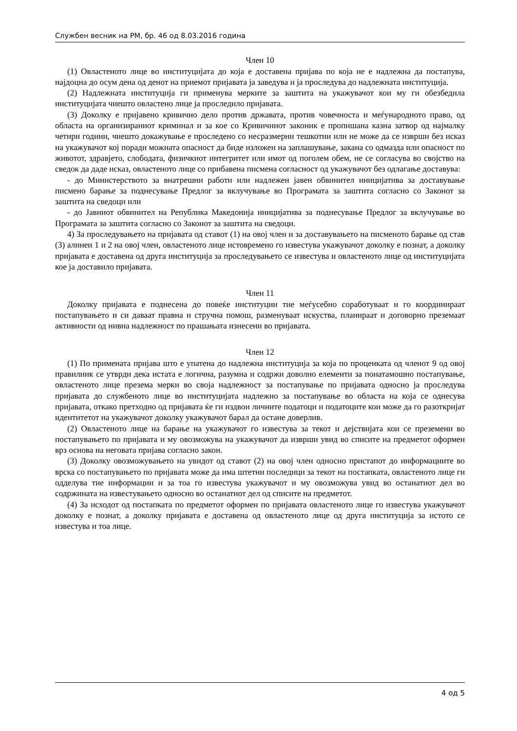Службен весник на РМ, бр. 46 од 8.03.2016 година
Член 10
(1) Овластеното лице во институцијата до која е доставена пријава по која не е надлежна да постапува, најдоцна до осум дена од денот на приемот пријавата ја заведува и ја проследува до надлежната институција.
(2) Надлежната институција ги применува мерките за заштита на укажувачот кои му ги обезбедила институцијата чиешто овластено лице ја проследило пријавата.
(3) Доколку е пријавено кривично дело против државата, против човечноста и меѓународното право, од областа на организираниот криминал и за кое со Кривичниот законик е пропишана казна затвор од најмалку четири години, чиешто докажување е проследено со несразмерни тешкотии или не може да се изврши без исказ на укажувачот кој поради можната опасност да биде изложен на заплашување, закана со одмазда или опасност по животот, здравјето, слободата, физичкиот интегритет или имот од поголем обем, не се согласува во својство на сведок да даде исказ, овластеното лице со прибавена писмена согласност од укажувачот без одлагање доставува:
- до Министерството за внатрешни работи или надлежен јавен обвинител иницијатива за доставување писмено барање за поднесување Предлог за вклучување во Програмата за заштита согласно со Законот за заштита на сведоци или
- до Јавниот обвинител на Република Македонија иницијатива за поднесување Предлог за вклучување во Програмата за заштита согласно со Законот за заштита на сведоци.
4) За проследувањето на пријавата од ставот (1) на овој член и за доставувањето на писменото барање од став (3) алинеи 1 и 2 на овој член, овластеното лице истовремено го известува укажувачот доколку е познат, а доколку пријавата е доставена од друга институција за проследувањето се известува и овластеното лице од институцијата кое ја доставило пријавата.
Член 11
Доколку пријавата е поднесена до повеќе институции тие меѓусебно соработуваат и го координираат постапувањето и си даваат правна и стручна помош, разменуваат искуства, планираат и договорно преземаат активности од нивна надлежност по прашањата изнесени во пријавата.
Член 12
(1) По примената пријава што е упатена до надлежна институција за која по проценката од членот 9 од овој правилник се утврди дека истата е логична, разумна и содржи доволно елементи за понатамошно постапување, овластеното лице презема мерки во своја надлежност за постапување по пријавата односно ја проследува пријавата до службеното лице во институцијата надлежно за постапување во областа на која се однесува пријавата, откако претходно од пријавата ќе ги издвои личните податоци и податоците кои може да го разоткријат идентитетот на укажувачот доколку укажувачот барал да остане доверлив.
(2) Овластеното лице на барање на укажувачот го известува за текот и дејствијата кои се преземени во постапувањето по пријавата и му овозможува на укажувачот да изврши увид во списите на предметот оформен врз основа на неговата пријава согласно закон.
(3) Доколку овозможувањето на увидот од ставот (2) на овој член односно пристапот до информациите во врска со постапувањето по пријавата може да има штетни последици за текот на постапката, овластеното лице ги одделува тие информации и за тоа го известува укажувачот и му овозможува увид во останатиот дел во содржината на известувањето односно во останатиот дел од списите на предметот.
(4) За исходот од постапката по предметот оформен по пријавата овластеното лице го известува укажувачот доколку е познат, а доколку пријавата е доставена од овластеното лице од друга институција за истото се известува и тоа лице.
4 од 5